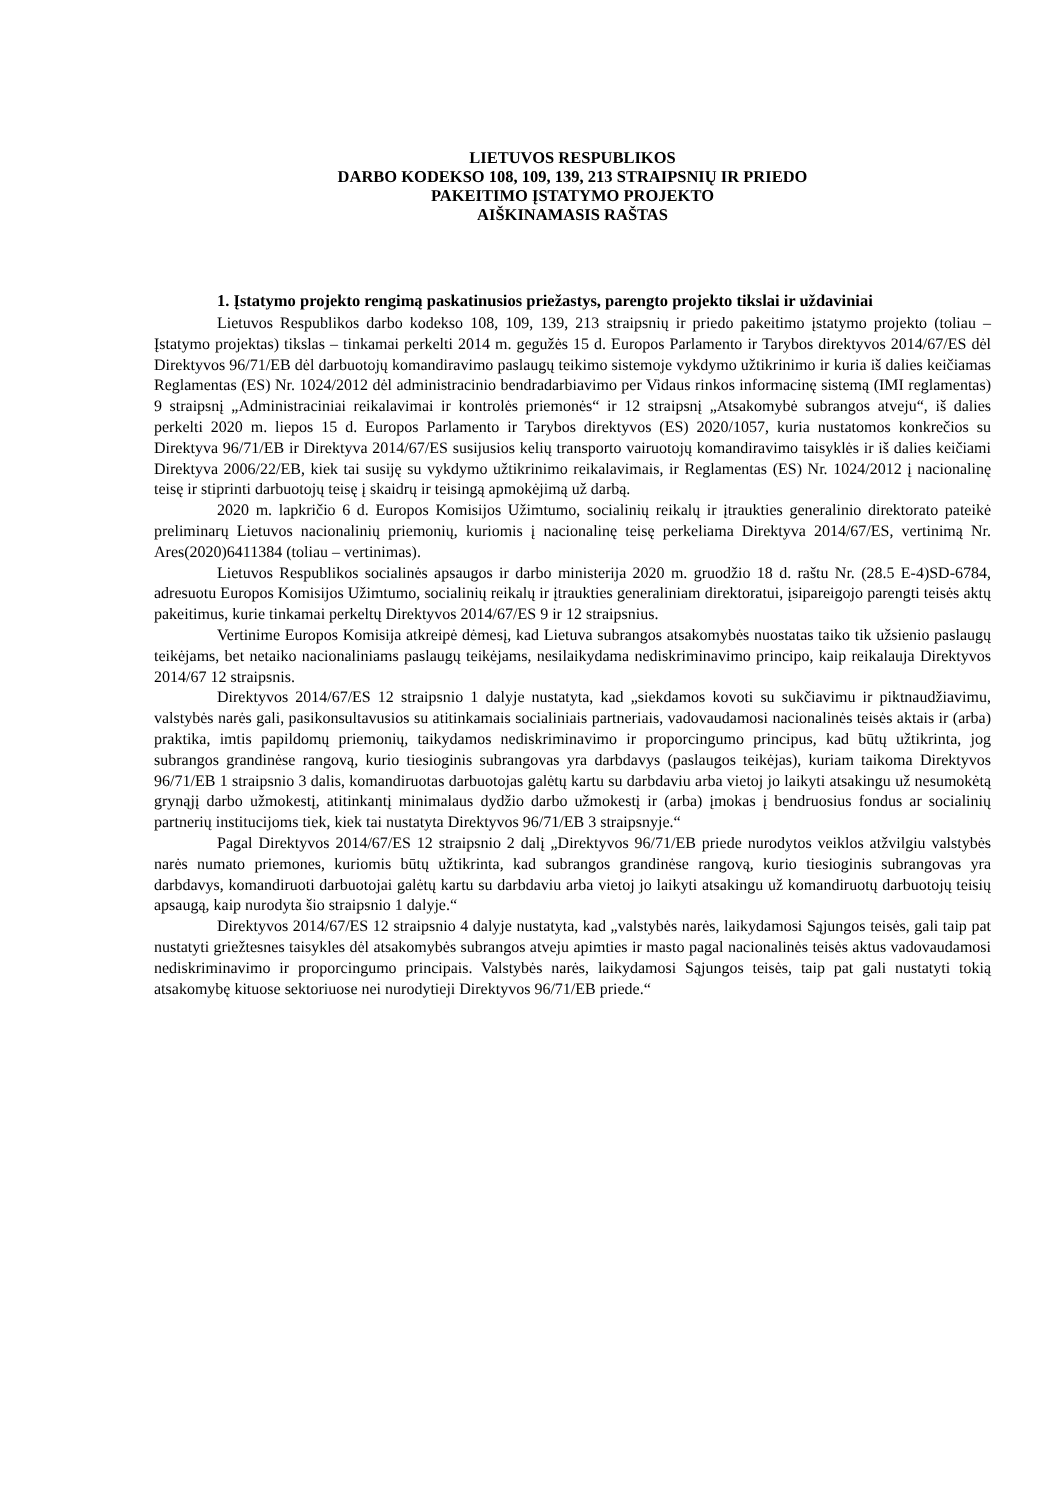LIETUVOS RESPUBLIKOS
DARBO KODEKSO 108, 109, 139, 213 STRAIPSNIŲ IR PRIEDO
PAKEITIMO ĮSTATYMO PROJEKTO
AIŠKINAMASIS RAŠTAS
1. Įstatymo projekto rengimą paskatinusios priežastys, parengto projekto tikslai ir uždaviniai
Lietuvos Respublikos darbo kodekso 108, 109, 139, 213 straipsnių ir priedo pakeitimo įstatymo projekto (toliau – Įstatymo projektas) tikslas – tinkamai perkelti 2014 m. gegužės 15 d. Europos Parlamento ir Tarybos direktyvos 2014/67/ES dėl Direktyvos 96/71/EB dėl darbuotojų komandiravimo paslaugų teikimo sistemoje vykdymo užtikrinimo ir kuria iš dalies keičiamas Reglamentas (ES) Nr. 1024/2012 dėl administracinio bendradarbiavimo per Vidaus rinkos informacinę sistemą (IMI reglamentas) 9 straipsnį „Administraciniai reikalavimai ir kontrolės priemonės“ ir 12 straipsnį „Atsakomybė subrangos atveju“, iš dalies perkelti 2020 m. liepos 15 d. Europos Parlamento ir Tarybos direktyvos (ES) 2020/1057, kuria nustatomos konkrečios su Direktyva 96/71/EB ir Direktyva 2014/67/ES susijusios kelių transporto vairuotojų komandiravimo taisyklės ir iš dalies keičiami Direktyva 2006/22/EB, kiek tai susiję su vykdymo užtikrinimo reikalavimais, ir Reglamentas (ES) Nr. 1024/2012 į nacionalinę teisę ir stiprinti darbuotojų teisę į skaidrų ir teisingą apmokėjimą už darbą.
2020 m. lapkričio 6 d. Europos Komisijos Užimtumo, socialinių reikalų ir įtraukties generalinio direktorato pateikė preliminarų Lietuvos nacionalinių priemonių, kuriomis į nacionalinę teisę perkeliama Direktyva 2014/67/ES, vertinimą Nr. Ares(2020)6411384 (toliau – vertinimas).
Lietuvos Respublikos socialinės apsaugos ir darbo ministerija 2020 m. gruodžio 18 d. raštu Nr. (28.5 E-4)SD-6784, adresuotu Europos Komisijos Užimtumo, socialinių reikalų ir įtraukties generaliniam direktoratui, įsipareigojo parengti teisės aktų pakeitimus, kurie tinkamai perkeltų Direktyvos 2014/67/ES 9 ir 12 straipsnius.
Vertinime Europos Komisija atkreipė dėmesį, kad Lietuva subrangos atsakomybės nuostatas taiko tik užsienio paslaugų teikėjams, bet netaiko nacionaliniams paslaugų teikėjams, nesilaikydama nediskriminavimo principo, kaip reikalauja Direktyvos 2014/67 12 straipsnis.
Direktyvos 2014/67/ES 12 straipsnio 1 dalyje nustatyta, kad „siekdamos kovoti su sukčiavimu ir piktnaudžiavimu, valstybės narės gali, pasikonsultavusios su atitinkamais socialiniais partneriais, vadovaudamosi nacionalinės teisės aktais ir (arba) praktika, imtis papildomų priemonių, taikydamos nediskriminavimo ir proporcingumo principus, kad būtų užtikrinta, jog subrangos grandinėse rangovą, kurio tiesioginis subrangovas yra darbdavys (paslaugos teikėjas), kuriam taikoma Direktyvos 96/71/EB 1 straipsnio 3 dalis, komandiruotas darbuotojas galėtų kartu su darbdaviu arba vietoj jo laikyti atsakingu už nesumokėtą grynąjį darbo užmokestį, atitinkantį minimalaus dydžio darbo užmokestį ir (arba) įmokas į bendruosius fondus ar socialinių partnerių institucijoms tiek, kiek tai nustatyta Direktyvos 96/71/EB 3 straipsnyje.“
Pagal Direktyvos 2014/67/ES 12 straipsnio 2 dalį „Direktyvos 96/71/EB priede nurodytos veiklos atžvilgiu valstybės narės numato priemones, kuriomis būtų užtikrinta, kad subrangos grandinėse rangovą, kurio tiesioginis subrangovas yra darbdavys, komandiruoti darbuotojai galėtų kartu su darbdaviu arba vietoj jo laikyti atsakingu už komandiruotų darbuotojų teisių apsaugą, kaip nurodyta šio straipsnio 1 dalyje.“
Direktyvos 2014/67/ES 12 straipsnio 4 dalyje nustatyta, kad „valstybės narės, laikydamosi Sąjungos teisės, gali taip pat nustatyti griežtesnes taisykles dėl atsakomybės subrangos atveju apimties ir masto pagal nacionalinės teisės aktus vadovaudamosi nediskriminavimo ir proporcingumo principais. Valstybės narės, laikydamosi Sąjungos teisės, taip pat gali nustatyti tokią atsakomybę kituose sektoriuose nei nurodytieji Direktyvos 96/71/EB priede.“